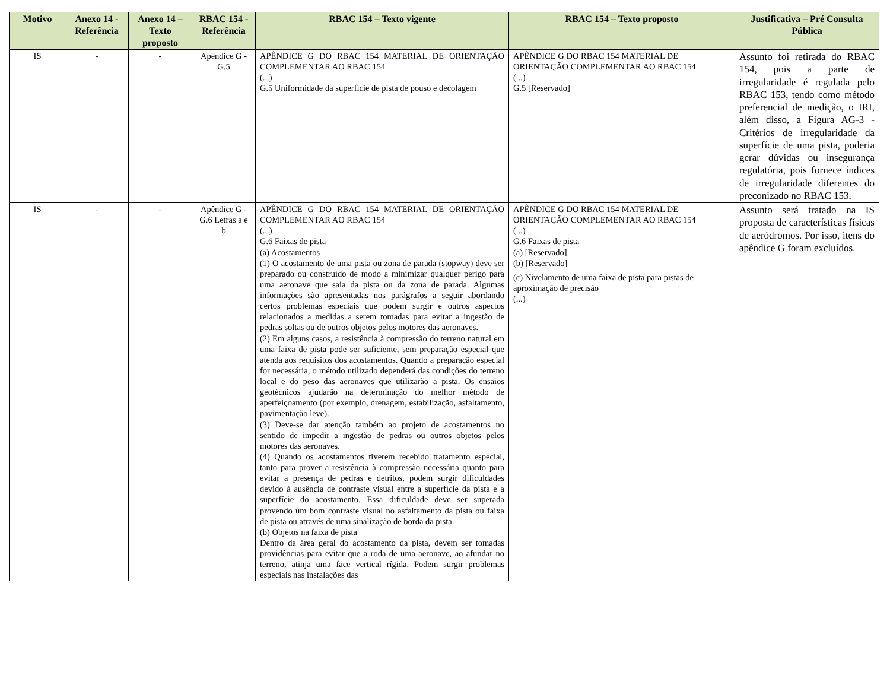| Motivo | Anexo 14 - Referência | Anexo 14 – Texto proposto | RBAC 154 - Referência | RBAC 154 – Texto vigente | RBAC 154 – Texto proposto | Justificativa – Pré Consulta Pública |
| --- | --- | --- | --- | --- | --- | --- |
| IS | - | - | Apêndice G - G.5 | APÊNDICE G DO RBAC 154 MATERIAL DE ORIENTAÇÃO COMPLEMENTAR AO RBAC 154 (...) G.5 Uniformidade da superfície de pista de pouso e decolagem | APÊNDICE G DO RBAC 154 MATERIAL DE ORIENTAÇÃO COMPLEMENTAR AO RBAC 154 (...) G.5 [Reservado] | Assunto foi retirada do RBAC 154, pois a parte de irregularidade é regulada pelo RBAC 153, tendo como método preferencial de medição, o IRI, além disso, a Figura AG-3 - Critérios de irregularidade da superfície de uma pista, poderia gerar dúvidas ou insegurança regulatória, pois fornece índices de irregularidade diferentes do preconizado no RBAC 153. |
| IS | - | - | Apêndice G - G.6 Letras a e b | APÊNDICE G DO RBAC 154 MATERIAL DE ORIENTAÇÃO COMPLEMENTAR AO RBAC 154 (...) G.6 Faixas de pista (a) Acostamentos (1) O acostamento de uma pista ou zona de parada (stopway) deve ser preparado ou construído de modo a minimizar qualquer perigo para uma aeronave que saia da pista ou da zona de parada. Algumas informações são apresentadas nos parágrafos a seguir abordando certos problemas especiais que podem surgir e outros aspectos relacionados a medidas a serem tomadas para evitar a ingestão de pedras soltas ou de outros objetos pelos motores das aeronaves. (2) Em alguns casos, a resistência à compressão do terreno natural em uma faixa de pista pode ser suficiente, sem preparação especial que atenda aos requisitos dos acostamentos. Quando a preparação especial for necessária, o método utilizado dependerá das condições do terreno local e do peso das aeronaves que utilizarão a pista. Os ensaios geotécnicos ajudarão na determinação do melhor método de aperfeiçoamento (por exemplo, drenagem, estabilização, asfaltamento, pavimentação leve). (3) Deve-se dar atenção também ao projeto de acostamentos no sentido de impedir a ingestão de pedras ou outros objetos pelos motores das aeronaves. (4) Quando os acostamentos tiverem recebido tratamento especial, tanto para prover a resistência à compressão necessária quanto para evitar a presença de pedras e detritos, podem surgir dificuldades devido à ausência de contraste visual entre a superfície da pista e a superfície do acostamento. Essa dificuldade deve ser superada provendo um bom contraste visual no asfaltamento da pista ou faixa de pista ou através de uma sinalização de borda da pista. (b) Objetos na faixa de pista Dentro da área geral do acostamento da pista, devem ser tomadas providências para evitar que a roda de uma aeronave, ao afundar no terreno, atinja uma face vertical rígida. Podem surgir problemas especiais nas instalações das | APÊNDICE G DO RBAC 154 MATERIAL DE ORIENTAÇÃO COMPLEMENTAR AO RBAC 154 (...) G.6 Faixas de pista (a) [Reservado] (b) [Reservado] (c) Nivelamento de uma faixa de pista para pistas de aproximação de precisão (...) | Assunto será tratado na IS proposta de características físicas de aeródromos. Por isso, itens do apêndice G foram excluídos. |